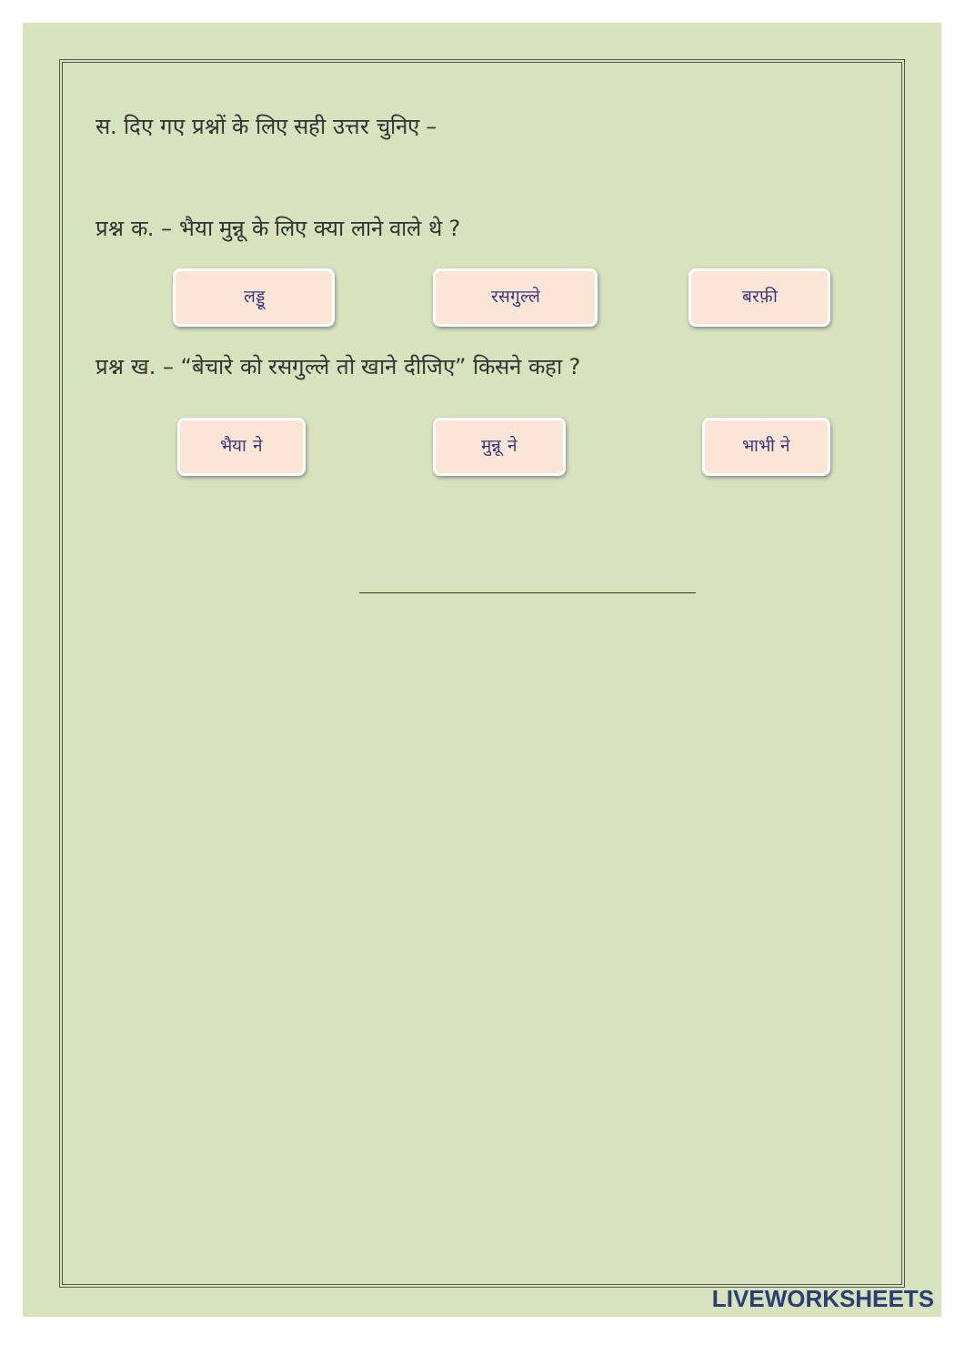स. दिए गए प्रश्नों के लिए सही उत्तर चुनिए –
प्रश्न क. – भैया मुन्नू के लिए क्या लाने वाले थे ?
लड्डू रसगुल्ले बरफ़ी
प्रश्न ख. – “बेचारे को रसगुल्ले तो खाने दीजिए” किसने कहा ?
भैया ने मुन्नू ने भाभी ने
LIVEWORKSHEETS